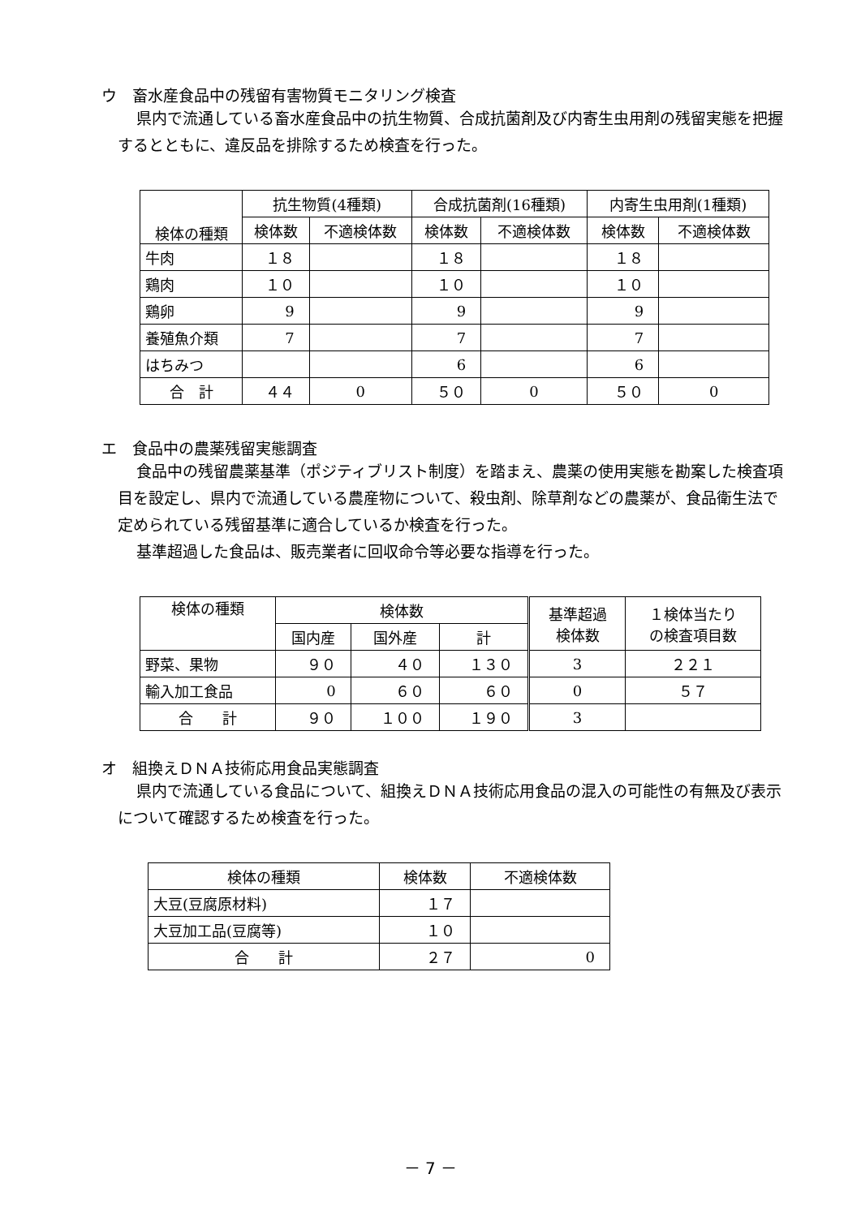ウ　畜水産食品中の残留有害物質モニタリング検査
県内で流通している畜水産食品中の抗生物質、合成抗菌剤及び内寄生虫用剤の残留実態を把握するとともに、違反品を排除するため検査を行った。
| 検体の種類 | 抗生物質(4種類) | | 合成抗菌剤(16種類) | | 内寄生虫用剤(1種類) | |
| --- | --- | --- | --- | --- | --- | --- |
| | 検体数 | 不適検体数 | 検体数 | 不適検体数 | 検体数 | 不適検体数 |
| 牛肉 | １８ | | １８ | | １８ | |
| 鶏肉 | １０ | | １０ | | １０ | |
| 鶏卵 | 9 | | 9 | | 9 | |
| 養殖魚介類 | 7 | | 7 | | 7 | |
| はちみつ | | | 6 | | 6 | |
| 合 計 | ４４ | 0 | ５０ | 0 | ５０ | 0 |
エ　食品中の農薬残留実態調査
食品中の残留農薬基準（ポジティブリスト制度）を踏まえ、農薬の使用実態を勘案した検査項目を設定し、県内で流通している農産物について、殺虫剤、除草剤などの農薬が、食品衛生法で定められている残留基準に適合しているか検査を行った。
基準超過した食品は、販売業者に回収命令等必要な指導を行った。
| 検体の種類 | 検体数 | | | 基準超過 検体数 | １検体当たり の検査項目数 |
| --- | --- | --- | --- | --- | --- |
| | 国内産 | 国外産 | 計 | | |
| 野菜、果物 | ９０ | ４０ | １３０ | 3 | ２２１ |
| 輸入加工食品 | 0 | ６０ | ６０ | 0 | ５７ |
| 合 計 | ９０ | １００ | １９０ | 3 | |
オ　組換えＤＮＡ技術応用食品実態調査
県内で流通している食品について、組換えＤＮＡ技術応用食品の混入の可能性の有無及び表示について確認するため検査を行った。
| 検体の種類 | 検体数 | 不適検体数 |
| --- | --- | --- |
| 大豆(豆腐原材料) | １７ | |
| 大豆加工品(豆腐等) | １０ | |
| 合 計 | ２７ | 0 |
－ 7 －